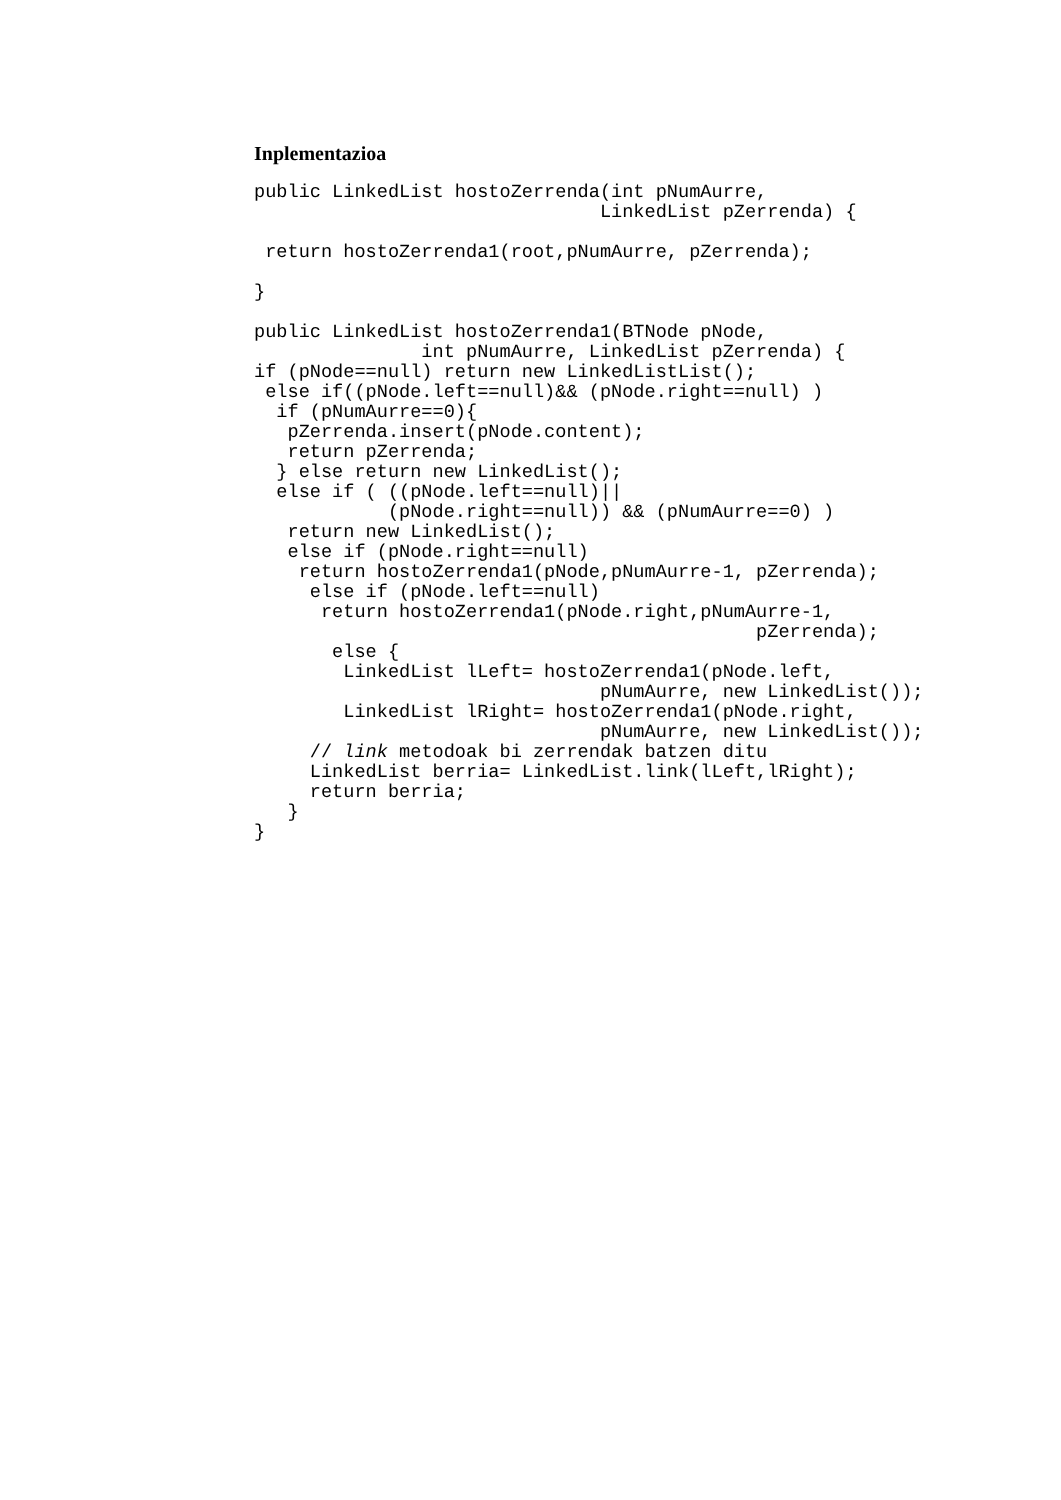Inplementazioa
public LinkedList hostoZerrenda(int pNumAurre,
                               LinkedList pZerrenda) {

 return hostoZerrenda1(root,pNumAurre, pZerrenda);

}

public LinkedList hostoZerrenda1(BTNode pNode,
               int pNumAurre, LinkedList pZerrenda) {
if (pNode==null) return new LinkedListList();
 else if((pNode.left==null)&& (pNode.right==null) )
  if (pNumAurre==0){
   pZerrenda.insert(pNode.content);
   return pZerrenda;
  } else return new LinkedList();
  else if ( ((pNode.left==null)||
            (pNode.right==null)) && (pNumAurre==0) )
   return new LinkedList();
   else if (pNode.right==null)
    return hostoZerrenda1(pNode,pNumAurre-1, pZerrenda);
     else if (pNode.left==null)
      return hostoZerrenda1(pNode.right,pNumAurre-1,
                                             pZerrenda);
       else {
        LinkedList lLeft= hostoZerrenda1(pNode.left,
                               pNumAurre, new LinkedList());
        LinkedList lRight= hostoZerrenda1(pNode.right,
                               pNumAurre, new LinkedList());
     // link metodoak bi zerrendak batzen ditu
     LinkedList berria= LinkedList.link(lLeft,lRight);
     return berria;
   }
}